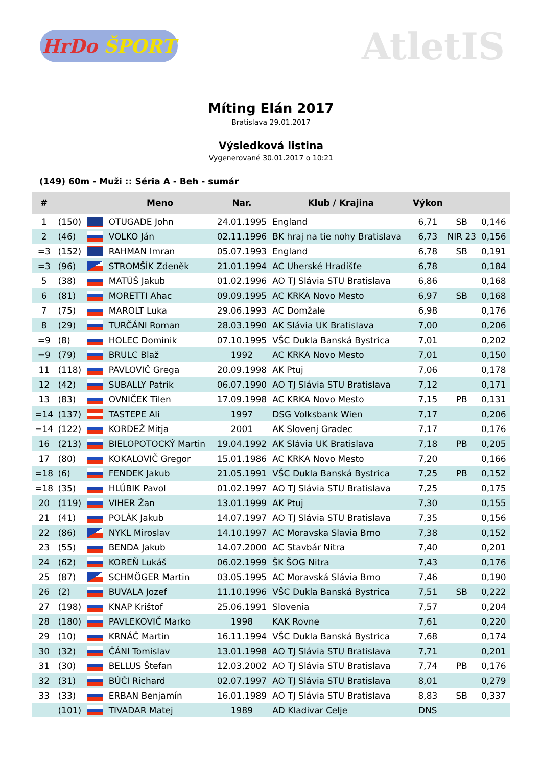HrDo ŠPORT
AtletIS
Míting Elán 2017
Bratislava 29.01.2017
Výsledková listina
Vygenerované 30.01.2017 o 10:21
(149) 60m - Muži :: Séria A - Beh - sumár
| # | | | Meno | Nar. | Klub / Krajina | Výkon | | |
| --- | --- | --- | --- | --- | --- | --- | --- | --- |
| 1 | (150) | | OTUGADE John | 24.01.1995 | England | 6,71 | SB | 0,146 |
| 2 | (46) | | VOLKO Ján | 02.11.1996 | BK hraj na tie nohy Bratislava | 6,73 | NIR 23 | 0,156 |
| =3 | (152) | | RAHMAN Imran | 05.07.1993 | England | 6,78 | SB | 0,191 |
| =3 | (96) | | STROMŠÍK Zdeněk | 21.01.1994 | AC Uherské Hradišťe | 6,78 | | 0,184 |
| 5 | (38) | | MATÚŠ Jakub | 01.02.1996 | AO TJ Slávia STU Bratislava | 6,86 | | 0,168 |
| 6 | (81) | | MORETTI Ahac | 09.09.1995 | AC KRKA Novo Mesto | 6,97 | SB | 0,168 |
| 7 | (75) | | MAROLT Luka | 29.06.1993 | AC Domžale | 6,98 | | 0,176 |
| 8 | (29) | | TURČÁNI Roman | 28.03.1990 | AK Slávia UK Bratislava | 7,00 | | 0,206 |
| =9 | (8) | | HOLEC Dominik | 07.10.1995 | VŠC Dukla Banská Bystrica | 7,01 | | 0,202 |
| =9 | (79) | | BRULC Blaž | 1992 | AC KRKA Novo Mesto | 7,01 | | 0,150 |
| 11 | (118) | | PAVLOVIČ Grega | 20.09.1998 | AK Ptuj | 7,06 | | 0,178 |
| 12 | (42) | | SUBALLY Patrik | 06.07.1990 | AO TJ Slávia STU Bratislava | 7,12 | | 0,171 |
| 13 | (83) | | OVNIČEK Tilen | 17.09.1998 | AC KRKA Novo Mesto | 7,15 | PB | 0,131 |
| =14 | (137) | | TASTEPE Ali | 1997 | DSG Volksbank Wien | 7,17 | | 0,206 |
| =14 | (122) | | KORDEŽ Mitja | 2001 | AK Slovenj Gradec | 7,17 | | 0,176 |
| 16 | (213) | | BIELOPOTOCKÝ Martin | 19.04.1992 | AK Slávia UK Bratislava | 7,18 | PB | 0,205 |
| 17 | (80) | | KOKALOVIČ Gregor | 15.01.1986 | AC KRKA Novo Mesto | 7,20 | | 0,166 |
| =18 | (6) | | FENDEK Jakub | 21.05.1991 | VŠC Dukla Banská Bystrica | 7,25 | PB | 0,152 |
| =18 | (35) | | HLÚBIK Pavol | 01.02.1997 | AO TJ Slávia STU Bratislava | 7,25 | | 0,175 |
| 20 | (119) | | VIHER Žan | 13.01.1999 | AK Ptuj | 7,30 | | 0,155 |
| 21 | (41) | | POLÁK Jakub | 14.07.1997 | AO TJ Slávia STU Bratislava | 7,35 | | 0,156 |
| 22 | (86) | | NYKL Miroslav | 14.10.1997 | AC Moravska Slavia Brno | 7,38 | | 0,152 |
| 23 | (55) | | BENDA Jakub | 14.07.2000 | AC Stavbár Nitra | 7,40 | | 0,201 |
| 24 | (62) | | KOREŇ Lukáš | 06.02.1999 | ŠK ŠOG Nitra | 7,43 | | 0,176 |
| 25 | (87) | | SCHMÖGER Martin | 03.05.1995 | AC Moravská Slávia Brno | 7,46 | | 0,190 |
| 26 | (2) | | BUVALA Jozef | 11.10.1996 | VŠC Dukla Banská Bystrica | 7,51 | SB | 0,222 |
| 27 | (198) | | KNAP Krištof | 25.06.1991 | Slovenia | 7,57 | | 0,204 |
| 28 | (180) | | PAVLEKOVIČ Marko | 1998 | KAK Rovne | 7,61 | | 0,220 |
| 29 | (10) | | KRNÁČ Martin | 16.11.1994 | VŠC Dukla Banská Bystrica | 7,68 | | 0,174 |
| 30 | (32) | | ČÁNI Tomislav | 13.01.1998 | AO TJ Slávia STU Bratislava | 7,71 | | 0,201 |
| 31 | (30) | | BELLUS Štefan | 12.03.2002 | AO TJ Slávia STU Bratislava | 7,74 | PB | 0,176 |
| 32 | (31) | | BÚČI Richard | 02.07.1997 | AO TJ Slávia STU Bratislava | 8,01 | | 0,279 |
| 33 | (33) | | ERBAN Benjamín | 16.01.1989 | AO TJ Slávia STU Bratislava | 8,83 | SB | 0,337 |
| | (101) | | TIVADAR Matej | 1989 | AD Kladivar Celje | DNS | | |